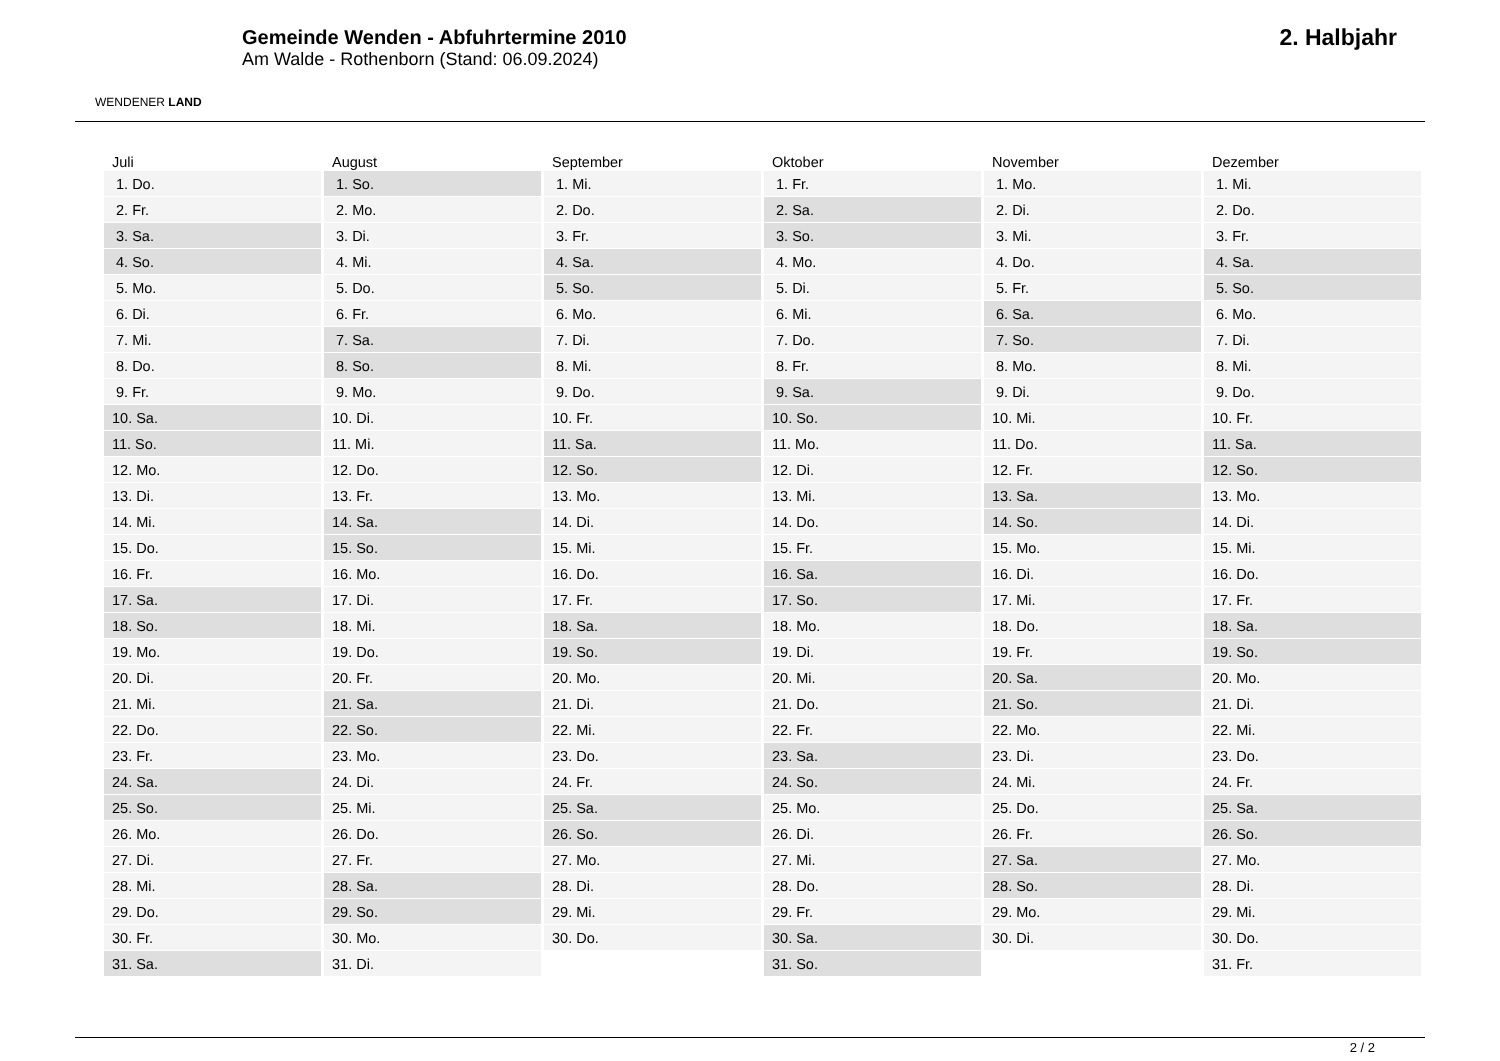WENDENER LAND
Gemeinde Wenden - Abfuhrtermine 2010
Am Walde - Rothenborn (Stand: 06.09.2024)
2. Halbjahr
| Juli | August | September | Oktober | November | Dezember |
| --- | --- | --- | --- | --- | --- |
| 1. Do. | 1. So. | 1. Mi. | 1. Fr. | 1. Mo. | 1. Mi. |
| 2. Fr. | 2. Mo. | 2. Do. | 2. Sa. | 2. Di. | 2. Do. |
| 3. Sa. | 3. Di. | 3. Fr. | 3. So. | 3. Mi. | 3. Fr. |
| 4. So. | 4. Mi. | 4. Sa. | 4. Mo. | 4. Do. | 4. Sa. |
| 5. Mo. | 5. Do. | 5. So. | 5. Di. | 5. Fr. | 5. So. |
| 6. Di. | 6. Fr. | 6. Mo. | 6. Mi. | 6. Sa. | 6. Mo. |
| 7. Mi. | 7. Sa. | 7. Di. | 7. Do. | 7. So. | 7. Di. |
| 8. Do. | 8. So. | 8. Mi. | 8. Fr. | 8. Mo. | 8. Mi. |
| 9. Fr. | 9. Mo. | 9. Do. | 9. Sa. | 9. Di. | 9. Do. |
| 10. Sa. | 10. Di. | 10. Fr. | 10. So. | 10. Mi. | 10. Fr. |
| 11. So. | 11. Mi. | 11. Sa. | 11. Mo. | 11. Do. | 11. Sa. |
| 12. Mo. | 12. Do. | 12. So. | 12. Di. | 12. Fr. | 12. So. |
| 13. Di. | 13. Fr. | 13. Mo. | 13. Mi. | 13. Sa. | 13. Mo. |
| 14. Mi. | 14. Sa. | 14. Di. | 14. Do. | 14. So. | 14. Di. |
| 15. Do. | 15. So. | 15. Mi. | 15. Fr. | 15. Mo. | 15. Mi. |
| 16. Fr. | 16. Mo. | 16. Do. | 16. Sa. | 16. Di. | 16. Do. |
| 17. Sa. | 17. Di. | 17. Fr. | 17. So. | 17. Mi. | 17. Fr. |
| 18. So. | 18. Mi. | 18. Sa. | 18. Mo. | 18. Do. | 18. Sa. |
| 19. Mo. | 19. Do. | 19. So. | 19. Di. | 19. Fr. | 19. So. |
| 20. Di. | 20. Fr. | 20. Mo. | 20. Mi. | 20. Sa. | 20. Mo. |
| 21. Mi. | 21. Sa. | 21. Di. | 21. Do. | 21. So. | 21. Di. |
| 22. Do. | 22. So. | 22. Mi. | 22. Fr. | 22. Mo. | 22. Mi. |
| 23. Fr. | 23. Mo. | 23. Do. | 23. Sa. | 23. Di. | 23. Do. |
| 24. Sa. | 24. Di. | 24. Fr. | 24. So. | 24. Mi. | 24. Fr. |
| 25. So. | 25. Mi. | 25. Sa. | 25. Mo. | 25. Do. | 25. Sa. |
| 26. Mo. | 26. Do. | 26. So. | 26. Di. | 26. Fr. | 26. So. |
| 27. Di. | 27. Fr. | 27. Mo. | 27. Mi. | 27. Sa. | 27. Mo. |
| 28. Mi. | 28. Sa. | 28. Di. | 28. Do. | 28. So. | 28. Di. |
| 29. Do. | 29. So. | 29. Mi. | 29. Fr. | 29. Mo. | 29. Mi. |
| 30. Fr. | 30. Mo. | 30. Do. | 30. Sa. | 30. Di. | 30. Do. |
| 31. Sa. | 31. Di. | | 31. So. | | 31. Fr. |
2 / 2